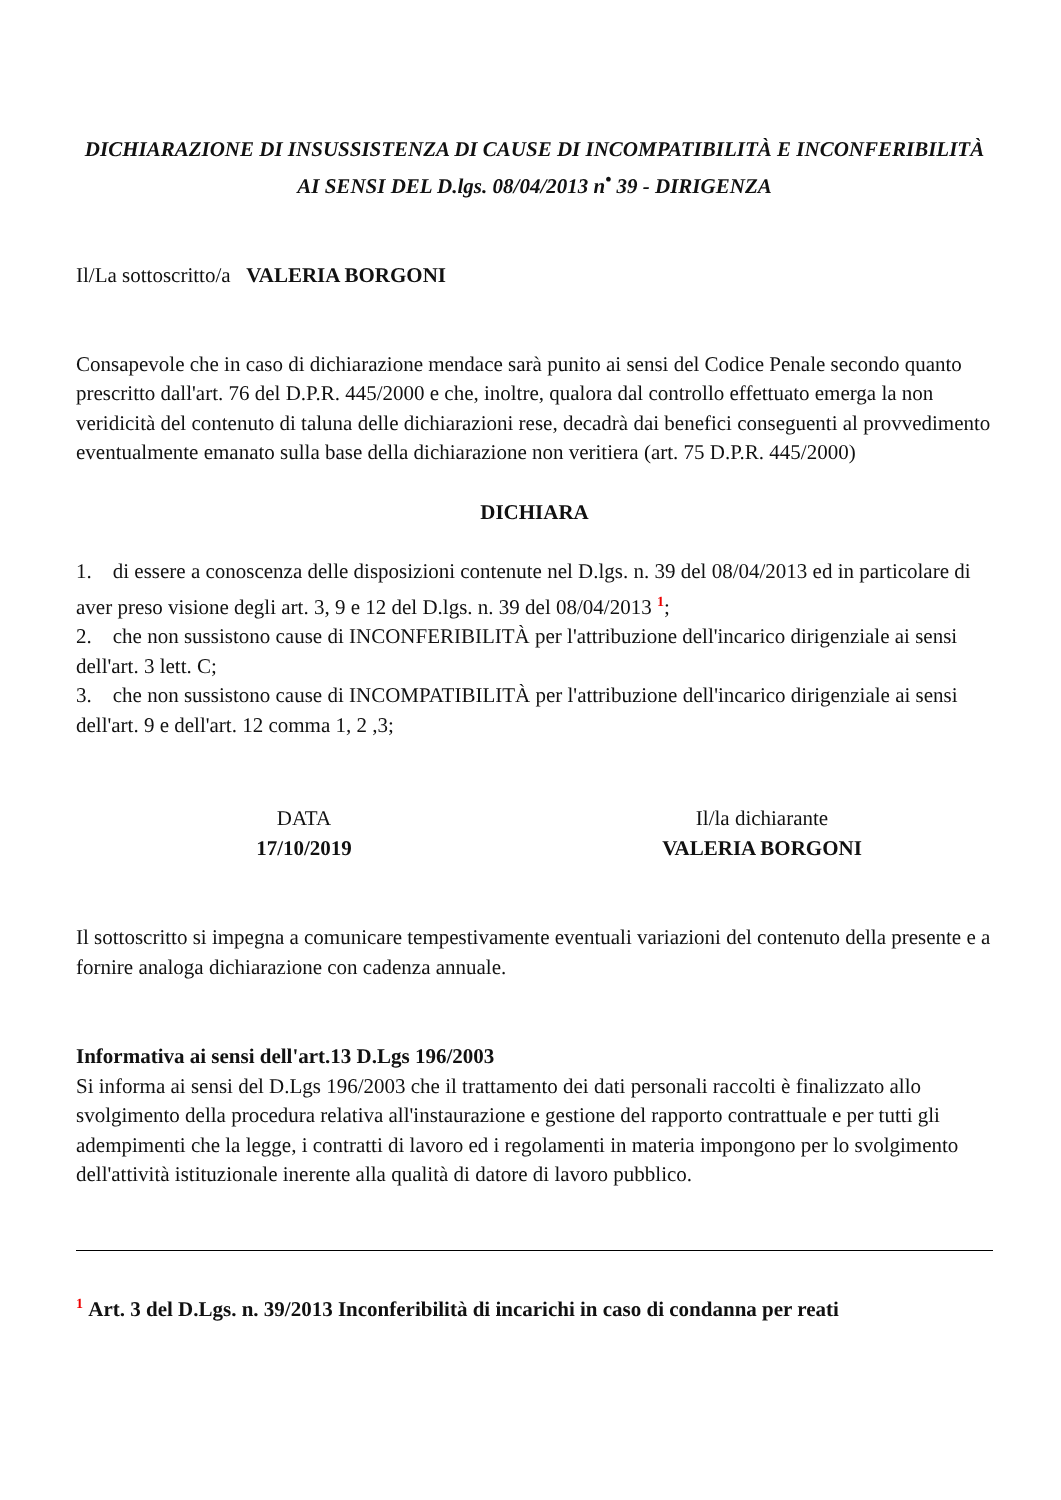DICHIARAZIONE DI INSUSSISTENZA DI CAUSE DI INCOMPATIBILITÀ E INCONFERIBILITÀ
AI SENSI DEL D.lgs. 08/04/2013 n<sup>•</sup> 39 - DIRIGENZA
Il/La sottoscritto/a VALERIA BORGONI
Consapevole che in caso di dichiarazione mendace sarà punito ai sensi del Codice Penale secondo quanto prescritto dall'art. 76 del D.P.R. 445/2000 e che, inoltre, qualora dal controllo effettuato emerga la non veridicità del contenuto di taluna delle dichiarazioni rese, decadrà dai benefici conseguenti al provvedimento eventualmente emanato sulla base della dichiarazione non veritiera (art. 75 D.P.R. 445/2000)
DICHIARA
1. di essere a conoscenza delle disposizioni contenute nel D.lgs. n. 39 del 08/04/2013 ed in particolare di aver preso visione degli art. 3, 9 e 12 del D.lgs. n. 39 del 08/04/2013 <sup>1</sup>;
2. che non sussistono cause di INCONFERIBILITÀ per l'attribuzione dell'incarico dirigenziale ai sensi dell'art. 3 lett. C;
3. che non sussistono cause di INCOMPATIBILITÀ per l'attribuzione dell'incarico dirigenziale ai sensi dell'art. 9 e dell'art. 12 comma 1, 2 ,3;
DATA
17/10/2019
Il/la dichiarante
VALERIA BORGONI
Il sottoscritto si impegna a comunicare tempestivamente eventuali variazioni del contenuto della presente e a fornire analoga dichiarazione con cadenza annuale.
Informativa ai sensi dell'art.13 D.Lgs 196/2003
Si informa ai sensi del D.Lgs 196/2003 che il trattamento dei dati personali raccolti è finalizzato allo svolgimento della procedura relativa all'instaurazione e gestione del rapporto contrattuale e per tutti gli adempimenti che la legge, i contratti di lavoro ed i regolamenti in materia impongono per lo svolgimento dell'attività istituzionale inerente alla qualità di datore di lavoro pubblico.
<sup>1</sup> Art. 3 del D.Lgs. n. 39/2013 Inconferibilità di incarichi in caso di condanna per reati